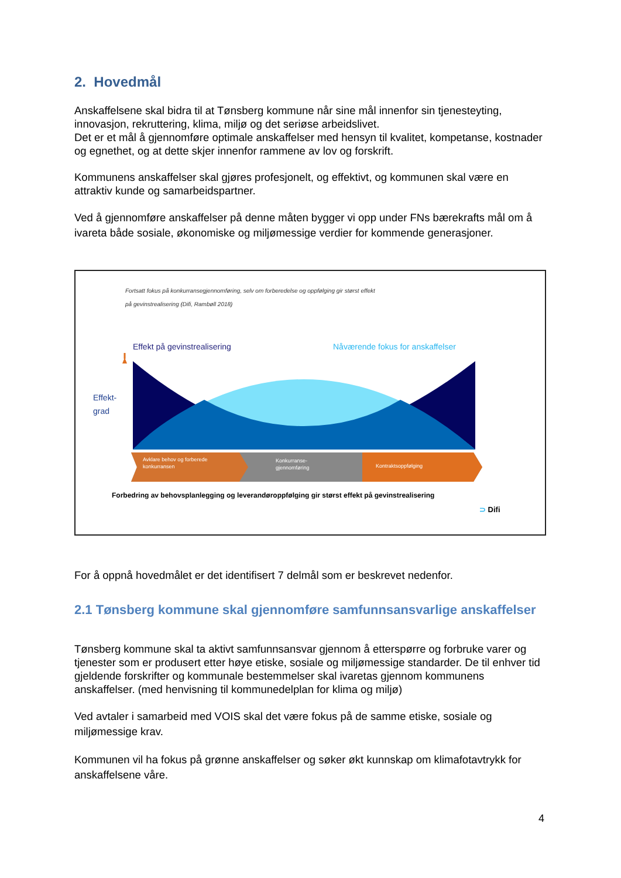2. Hovedmål
Anskaffelsene skal bidra til at Tønsberg kommune når sine mål innenfor sin tjenesteyting, innovasjon, rekruttering, klima, miljø og det seriøse arbeidslivet.
Det er et mål å gjennomføre optimale anskaffelser med hensyn til kvalitet, kompetanse, kostnader og egnethet, og at dette skjer innenfor rammene av lov og forskrift.
Kommunens anskaffelser skal gjøres profesjonelt, og effektivt, og kommunen skal være en attraktiv kunde og samarbeidspartner.
Ved å gjennomføre anskaffelser på denne måten bygger vi opp under FNs bærekrafts mål om å ivareta både sosiale, økonomiske og miljømessige verdier for kommende generasjoner.
Fortsatt fokus på konkurransegjennomføring, selv om forberedelse og oppfølging gir størst effekt
på gevinstrealisering (Difi, Rambøll 2018)
Effekt på gevinstrealisering
Nåværende fokus for anskaffelser
Effekt-
grad
Avklare behov og forberede
konkurransen
Konkurranse-
gjennomføring
Kontraktsoppfølging
Forbedring av behovsplanlegging og leverandøroppfølging gir størst effekt på gevinstrealisering
⊃ Difi
For å oppnå hovedmålet er det identifisert 7 delmål som er beskrevet nedenfor.
2.1 Tønsberg kommune skal gjennomføre samfunnsansvarlige anskaffelser
Tønsberg kommune skal ta aktivt samfunnsansvar gjennom å etterspørre og forbruke varer og tjenester som er produsert etter høye etiske, sosiale og miljømessige standarder. De til enhver tid gjeldende forskrifter og kommunale bestemmelser skal ivaretas gjennom kommunens anskaffelser. (med henvisning til kommunedelplan for klima og miljø)
Ved avtaler i samarbeid med VOIS skal det være fokus på de samme etiske, sosiale og miljømessige krav.
Kommunen vil ha fokus på grønne anskaffelser og søker økt kunnskap om klimafotavtrykk for anskaffelsene våre.
4